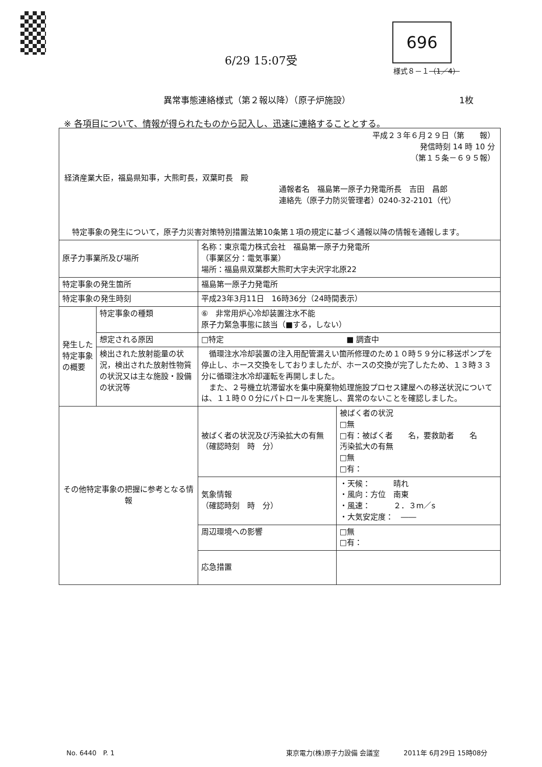696
6/29 15:07受
様式８－１（1／4）
異常事態連絡様式（第２報以降）（原子炉施設）　　　　　　　　　　　　　1枚
※ 各項目について、情報が得られたものから記入し、迅速に連絡することとする。
平成２３年６月２９日（第　　報）
発信時刻 14 時 10 分
（第１５条－６９５報）
経済産業大臣，福島県知事，大熊町長，双葉町長　殿
通報者名　福島第一原子力発電所長　吉田　昌郎
連絡先（原子力防災管理者）0240-32-2101（代）
　特定事象の発生について，原子力災害対策特別措置法第10条第１項の規定に基づく通報以降の情報を通報します。
| 原子力事業所及び場所 | | 名称：東京電力株式会社 福島第一原子力発電所 （事業区分：電気事業） 場所：福島県双葉郡大熊町大字夫沢字北原22 | |
| 特定事象の発生箇所 | | 福島第一原子力発電所 | |
| 特定事象の発生時刻 | | 平成23年3月11日 16時36分（24時間表示） | |
| 発生した特定事象の概要 | 特定事象の種類 | ⑥ 非常用炉心冷却装置注水不能 原子力緊急事態に該当（■する，しない） | |
| | 想定される原因 | □特定 ■ 調査中 | |
| | 検出された放射能量の状況，検出された放射性物質の状況又は主な施設・設備の状況等 | 循環注水冷却装置の注入用配管漏えい箇所修理のため１０時５９分に移送ポンプを停止し、ホース交換をしておりましたが、ホースの交換が完了したため、１３時３３分に循環注水冷却運転を再開しました。 また、２号機立坑滞留水を集中廃棄物処理施設プロセス建屋への移送状況については、１１時００分にパトロールを実施し、異常のないことを確認しました。 | |
| その他特定事象の把握に参考となる情報 | | 被ばく者の状況及び汚染拡大の有無 （確認時刻 時 分） | 被ばく者の状況 □無 □有：被ばく者 名，要救助者 名 汚染拡大の有無 □無 □有： |
| | | 気象情報 （確認時刻 時 分） | ・天候： 晴れ ・風向：方位 南東 ・風速： ２．３m／s ・大気安定度： ―― |
| | | 周辺環境への影響 | □無 □有： |
| | | 応急措置 | |
No. 6440　P. 1 東京電力(株)原子力設備 会議室 2011年 6月29日 15時08分